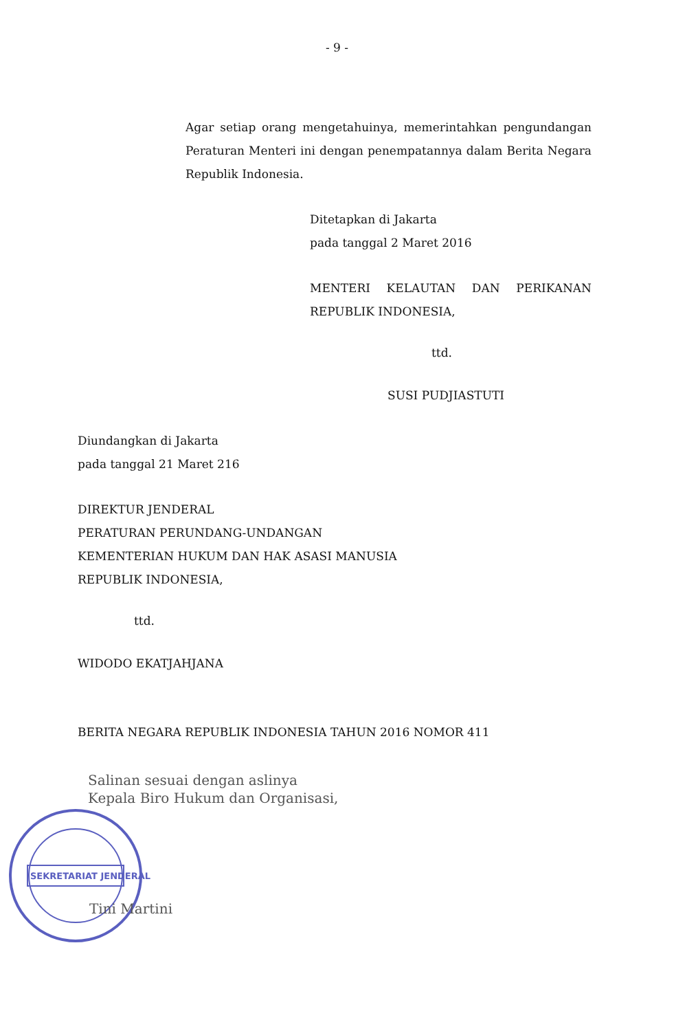- 9 -
Agar setiap orang mengetahuinya, memerintahkan pengundangan Peraturan Menteri ini dengan penempatannya dalam Berita Negara Republik Indonesia.
Ditetapkan di Jakarta
pada tanggal 2 Maret 2016
MENTERI KELAUTAN DAN PERIKANAN REPUBLIK INDONESIA,
ttd.
SUSI PUDJIASTUTI
Diundangkan di Jakarta
pada tanggal 21 Maret 216
DIREKTUR JENDERAL
PERATURAN PERUNDANG-UNDANGAN
KEMENTERIAN HUKUM DAN HAK ASASI MANUSIA
REPUBLIK INDONESIA,
ttd.
WIDODO EKATJAHJANA
BERITA NEGARA REPUBLIK INDONESIA TAHUN 2016 NOMOR 411
Salinan sesuai dengan aslinya
Kepala Biro Hukum dan Organisasi,
SEKRETARIAT JENDERAL
Tini Martini